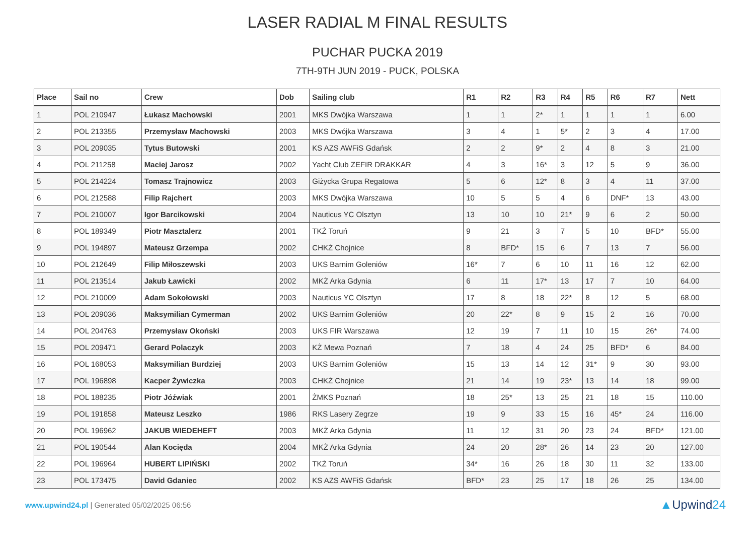LASER RADIAL M FINAL RESULTS
PUCHAR PUCKA 2019
7TH-9TH JUN 2019 - PUCK, POLSKA
| Place | Sail no | Crew | Dob | Sailing club | R1 | R2 | R3 | R4 | R5 | R6 | R7 | Nett |
| --- | --- | --- | --- | --- | --- | --- | --- | --- | --- | --- | --- | --- |
| 1 | POL 210947 | Łukasz Machowski | 2001 | MKS Dwójka Warszawa | 1 | 1 | 2* | 1 | 1 | 1 | 1 | 6.00 |
| 2 | POL 213355 | Przemysław Machowski | 2003 | MKS Dwójka Warszawa | 3 | 4 | 1 | 5* | 2 | 3 | 4 | 17.00 |
| 3 | POL 209035 | Tytus Butowski | 2001 | KS AZS AWFiS Gdańsk | 2 | 2 | 9* | 2 | 4 | 8 | 3 | 21.00 |
| 4 | POL 211258 | Maciej Jarosz | 2002 | Yacht Club ZEFIR DRAKKAR | 4 | 3 | 16* | 3 | 12 | 5 | 9 | 36.00 |
| 5 | POL 214224 | Tomasz Trajnowicz | 2003 | Giżycka Grupa Regatowa | 5 | 6 | 12* | 8 | 3 | 4 | 11 | 37.00 |
| 6 | POL 212588 | Filip Rajchert | 2003 | MKS Dwójka Warszawa | 10 | 5 | 5 | 4 | 6 | DNF* | 13 | 43.00 |
| 7 | POL 210007 | Igor Barcikowski | 2004 | Nauticus YC Olsztyn | 13 | 10 | 10 | 21* | 9 | 6 | 2 | 50.00 |
| 8 | POL 189349 | Piotr Masztalerz | 2001 | TKŻ Toruń | 9 | 21 | 3 | 7 | 5 | 10 | BFD* | 55.00 |
| 9 | POL 194897 | Mateusz Grzempa | 2002 | CHKŻ Chojnice | 8 | BFD* | 15 | 6 | 7 | 13 | 7 | 56.00 |
| 10 | POL 212649 | Filip Miłoszewski | 2003 | UKS Barnim Goleniów | 16* | 7 | 6 | 10 | 11 | 16 | 12 | 62.00 |
| 11 | POL 213514 | Jakub Ławicki | 2002 | MKŻ Arka Gdynia | 6 | 11 | 17* | 13 | 17 | 7 | 10 | 64.00 |
| 12 | POL 210009 | Adam Sokołowski | 2003 | Nauticus YC Olsztyn | 17 | 8 | 18 | 22* | 8 | 12 | 5 | 68.00 |
| 13 | POL 209036 | Maksymilian Cymerman | 2002 | UKS Barnim Goleniów | 20 | 22* | 8 | 9 | 15 | 2 | 16 | 70.00 |
| 14 | POL 204763 | Przemysław Okoński | 2003 | UKS FIR Warszawa | 12 | 19 | 7 | 11 | 10 | 15 | 26* | 74.00 |
| 15 | POL 209471 | Gerard Polaczyk | 2003 | KŻ Mewa Poznań | 7 | 18 | 4 | 24 | 25 | BFD* | 6 | 84.00 |
| 16 | POL 168053 | Maksymilian Burdziej | 2003 | UKS Barnim Goleniów | 15 | 13 | 14 | 12 | 31* | 9 | 30 | 93.00 |
| 17 | POL 196898 | Kacper Żywiczka | 2003 | CHKŻ Chojnice | 21 | 14 | 19 | 23* | 13 | 14 | 18 | 99.00 |
| 18 | POL 188235 | Piotr Jóźwiak | 2001 | ŻMKS Poznań | 18 | 25* | 13 | 25 | 21 | 18 | 15 | 110.00 |
| 19 | POL 191858 | Mateusz Leszko | 1986 | RKS Lasery Zegrze | 19 | 9 | 33 | 15 | 16 | 45* | 24 | 116.00 |
| 20 | POL 196962 | JAKUB WIEDEHEFT | 2003 | MKŻ Arka Gdynia | 11 | 12 | 31 | 20 | 23 | 24 | BFD* | 121.00 |
| 21 | POL 190544 | Alan Kocięda | 2004 | MKŻ Arka Gdynia | 24 | 20 | 28* | 26 | 14 | 23 | 20 | 127.00 |
| 22 | POL 196964 | HUBERT LIPIŃSKI | 2002 | TKŻ Toruń | 34* | 16 | 26 | 18 | 30 | 11 | 32 | 133.00 |
| 23 | POL 173475 | David Gdaniec | 2002 | KS AZS AWFiS Gdańsk | BFD* | 23 | 25 | 17 | 18 | 26 | 25 | 134.00 |
www.upwind24.pl | Generated 05/02/2025 06:56
▲Upwind24